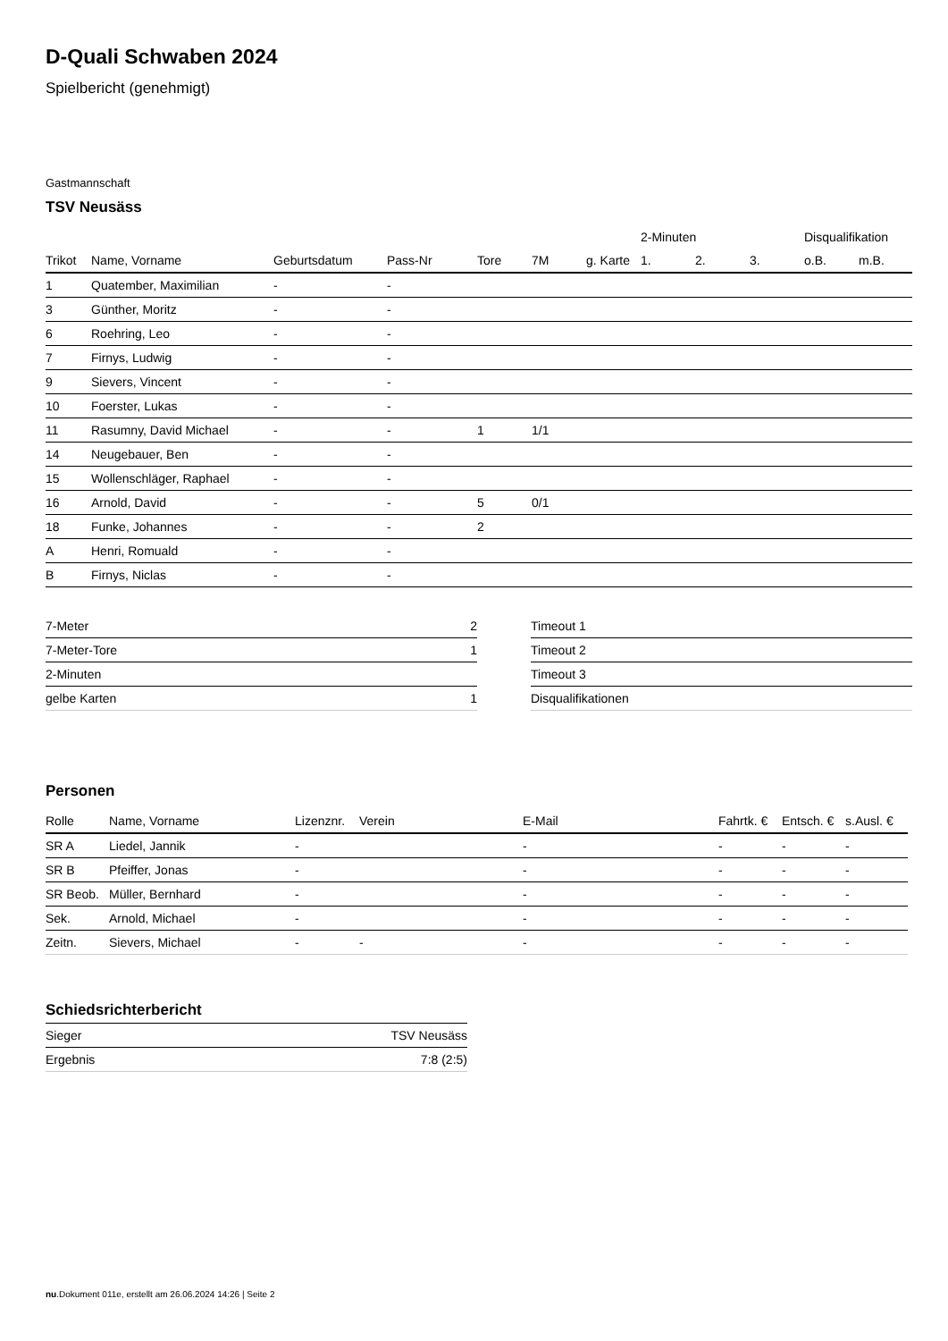D-Quali Schwaben 2024
Spielbericht (genehmigt)
Gastmannschaft
TSV Neusäss
| | | | | | | | 2-Minuten | | | Disqualifikation | |
| --- | --- | --- | --- | --- | --- | --- | --- | --- | --- | --- | --- |
| Trikot | Name, Vorname | Geburtsdatum | Pass-Nr | Tore | 7M | g. Karte | 1. | 2. | 3. | o.B. | m.B. |
| 1 | Quatember, Maximilian | - | - | | | | | | | | |
| 3 | Günther, Moritz | - | - | | | | | | | | |
| 6 | Roehring, Leo | - | - | | | | | | | | |
| 7 | Firnys, Ludwig | - | - | | | | | | | | |
| 9 | Sievers, Vincent | - | - | | | | | | | | |
| 10 | Foerster, Lukas | - | - | | | | | | | | |
| 11 | Rasumny, David Michael | - | - | 1 | 1/1 | | | | | | |
| 14 | Neugebauer, Ben | - | - | | | | | | | | |
| 15 | Wollenschläger, Raphael | - | - | | | | | | | | |
| 16 | Arnold, David | - | - | 5 | 0/1 | | | | | | |
| 18 | Funke, Johannes | - | - | 2 | | | | | | | |
| A | Henri, Romuald | - | - | | | | | | | | |
| B | Firnys, Niclas | - | - | | | | | | | | |
| 7-Meter | 2 |
| 7-Meter-Tore | 1 |
| 2-Minuten | |
| gelbe Karten | 1 |
| Timeout 1 |
| Timeout 2 |
| Timeout 3 |
| Disqualifikationen |
Personen
| Rolle | Name, Vorname | Lizenznr. | Verein | E-Mail | Fahrtk. € | Entsch. € | s.Ausl. € |
| --- | --- | --- | --- | --- | --- | --- | --- |
| SR A | Liedel, Jannik | - | | - | - | - | - |
| SR B | Pfeiffer, Jonas | - | | - | - | - | - |
| SR Beob. | Müller, Bernhard | - | | - | - | - | - |
| Sek. | Arnold, Michael | - | | - | - | - | - |
| Zeitn. | Sievers, Michael | - | - | - | - | - | - |
Schiedsrichterbericht
| Sieger | TSV Neusäss |
| Ergebnis | 7:8 (2:5) |
nu.Dokument 011e, erstellt am 26.06.2024 14:26 | Seite 2